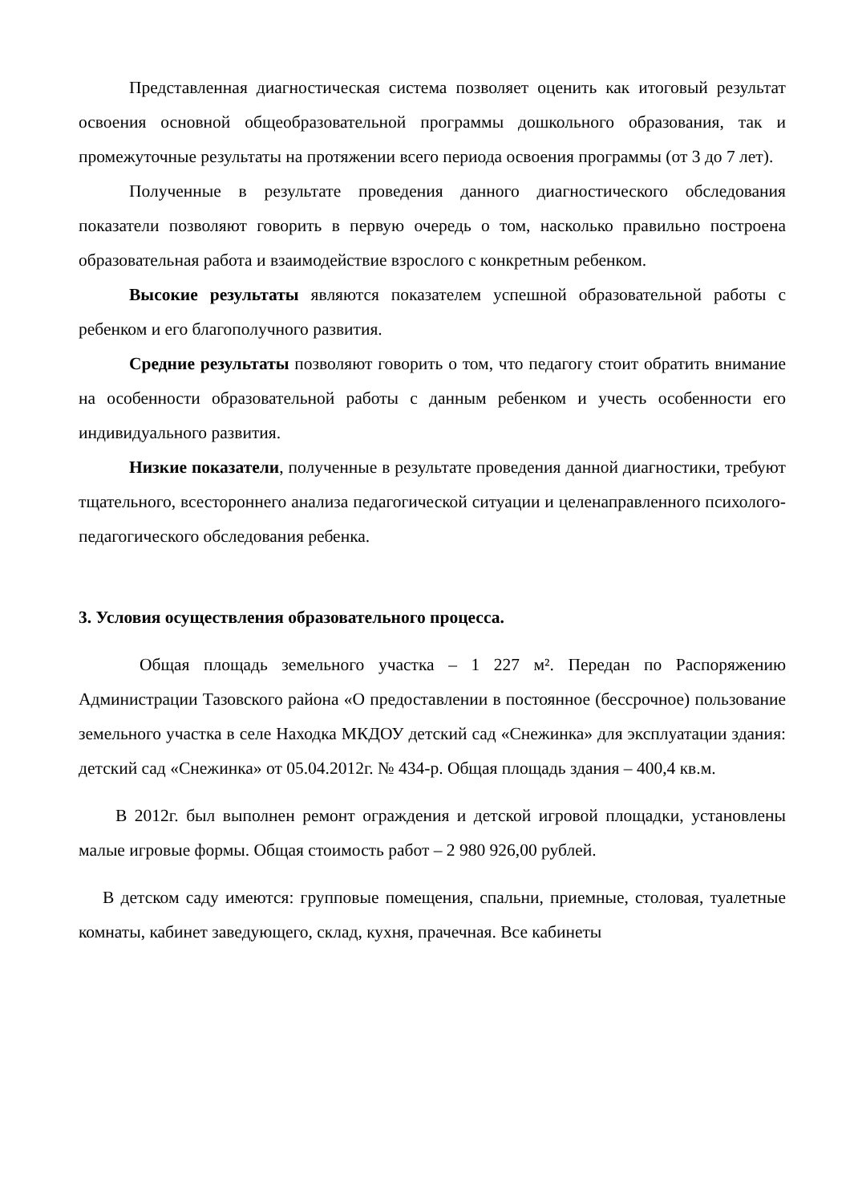Представленная диагностическая система позволяет оценить как итоговый результат освоения основной общеобразовательной программы дошкольного образования, так и промежуточные результаты на протяжении всего периода освоения программы (от 3 до 7 лет).
Полученные в результате проведения данного диагностического обследования показатели позволяют говорить в первую очередь о том, насколько правильно построена образовательная работа и взаимодействие взрослого с конкретным ребенком.
Высокие результаты являются показателем успешной образовательной работы с ребенком и его благополучного развития.
Средние результаты позволяют говорить о том, что педагогу стоит обратить внимание на особенности образовательной работы с данным ребенком и учесть особенности его индивидуального развития.
Низкие показатели, полученные в результате проведения данной диагностики, требуют тщательного, всестороннего анализа педагогической ситуации и целенаправленного психолого-педагогического обследования ребенка.
3. Условия осуществления образовательного процесса.
Общая площадь земельного участка – 1 227 м². Передан по Распоряжению Администрации Тазовского района «О предоставлении в постоянное (бессрочное) пользование земельного участка в селе Находка МКДОУ детский сад «Снежинка» для эксплуатации здания: детский сад «Снежинка» от 05.04.2012г. № 434-р. Общая площадь здания – 400,4 кв.м.
В 2012г. был выполнен ремонт ограждения и детской игровой площадки, установлены малые игровые формы. Общая стоимость работ – 2 980 926,00 рублей.
В детском саду имеются: групповые помещения, спальни, приемные, столовая, туалетные комнаты, кабинет заведующего, склад, кухня, прачечная. Все кабинеты